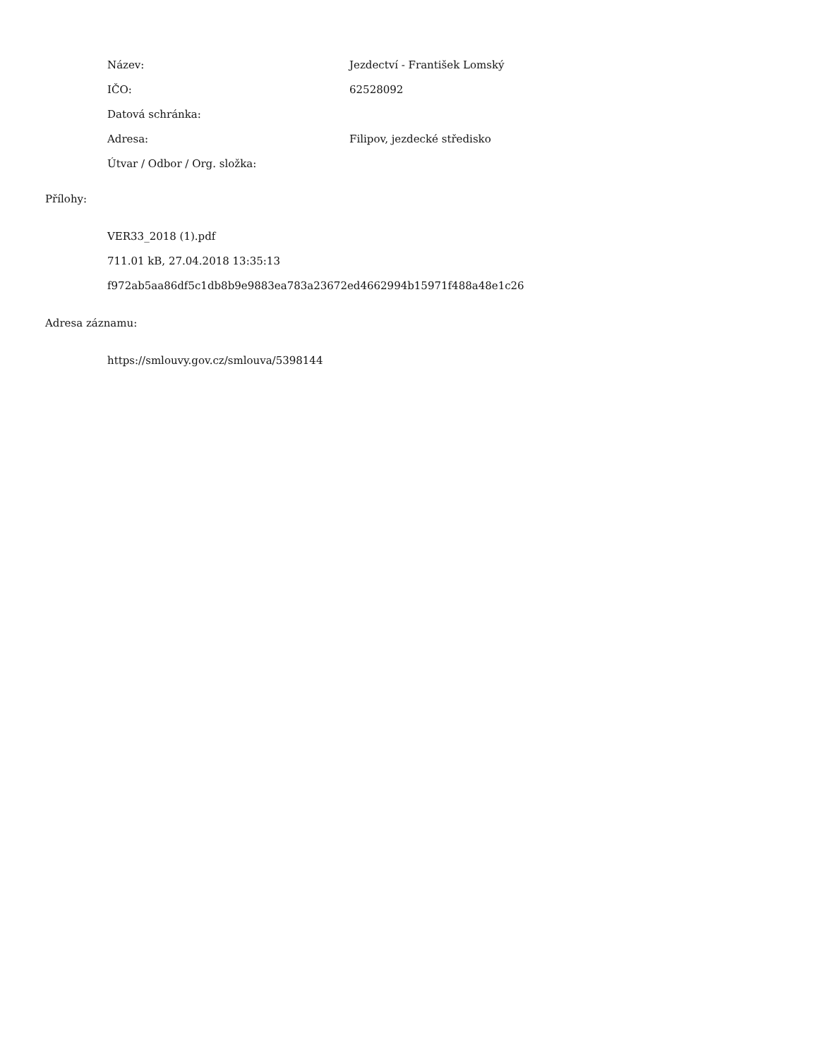Název: Jezdectví - František Lomský
IČO: 62528092
Datová schránka:
Adresa: Filipov, jezdecké středisko
Útvar / Odbor / Org. složka:
Přílohy:
VER33_2018 (1).pdf
711.01 kB, 27.04.2018 13:35:13
f972ab5aa86df5c1db8b9e9883ea783a23672ed4662994b15971f488a48e1c26
Adresa záznamu:
https://smlouvy.gov.cz/smlouva/5398144